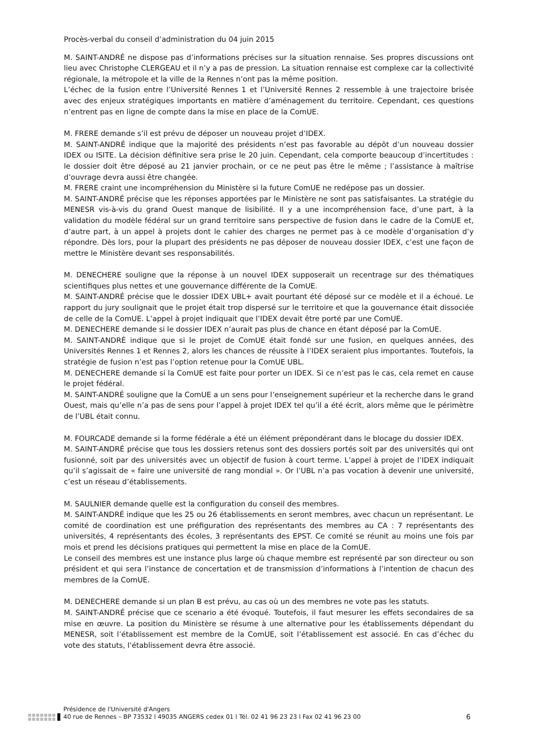Procès-verbal du conseil d’administration du 04 juin 2015
M. SAINT-ANDRÉ ne dispose pas d’informations précises sur la situation rennaise. Ses propres discussions ont lieu avec Christophe CLERGEAU et il n’y a pas de pression. La situation rennaise est complexe car la collectivité régionale, la métropole et la ville de la Rennes n’ont pas la même position.
L’échec de la fusion entre l’Université Rennes 1 et l’Université Rennes 2 ressemble à une trajectoire brisée avec des enjeux stratégiques importants en matière d’aménagement du territoire. Cependant, ces questions n’entrent pas en ligne de compte dans la mise en place de la ComUE.
M. FRERE demande s’il est prévu de déposer un nouveau projet d’IDEX.
M. SAINT-ANDRÉ indique que la majorité des présidents n’est pas favorable au dépôt d’un nouveau dossier IDEX ou ISITE. La décision définitive sera prise le 20 juin. Cependant, cela comporte beaucoup d’incertitudes : le dossier doit être déposé au 21 janvier prochain, or ce ne peut pas être le même ; l’assistance à maîtrise d’ouvrage devra aussi être changée.
M. FRERE craint une incompréhension du Ministère si la future ComUE ne redépose pas un dossier.
M. SAINT-ANDRÉ précise que les réponses apportées par le Ministère ne sont pas satisfaisantes. La stratégie du MENESR vis-à-vis du grand Ouest manque de lisibilité. Il y a une incompréhension face, d’une part, à la validation du modèle fédéral sur un grand territoire sans perspective de fusion dans le cadre de la ComUE et, d’autre part, à un appel à projets dont le cahier des charges ne permet pas à ce modèle d’organisation d’y répondre. Dès lors, pour la plupart des présidents ne pas déposer de nouveau dossier IDEX, c’est une façon de mettre le Ministère devant ses responsabilités.
M. DENECHERE souligne que la réponse à un nouvel IDEX supposerait un recentrage sur des thématiques scientifiques plus nettes et une gouvernance différente de la ComUE.
M. SAINT-ANDRÉ précise que le dossier IDEX UBL+ avait pourtant été déposé sur ce modèle et il a échoué. Le rapport du jury soulignait que le projet était trop dispersé sur le territoire et que la gouvernance était dissociée de celle de la ComUE. L’appel à projet indiquait que l’IDEX devait être porté par une ComUE.
M. DENECHERE demande si le dossier IDEX n’aurait pas plus de chance en étant déposé par la ComUE.
M. SAINT-ANDRÉ indique que si le projet de ComUE était fondé sur une fusion, en quelques années, des Universités Rennes 1 et Rennes 2, alors les chances de réussite à l’IDEX seraient plus importantes. Toutefois, la stratégie de fusion n’est pas l’option retenue pour la ComUE UBL.
M. DENECHERE demande si la ComUE est faite pour porter un IDEX. Si ce n’est pas le cas, cela remet en cause le projet fédéral.
M. SAINT-ANDRÉ souligne que la ComUE a un sens pour l’enseignement supérieur et la recherche dans le grand Ouest, mais qu’elle n’a pas de sens pour l’appel à projet IDEX tel qu’il a été écrit, alors même que le périmètre de l’UBL était connu.
M. FOURCADE demande si la forme fédérale a été un élément prépondérant dans le blocage du dossier IDEX.
M. SAINT-ANDRÉ précise que tous les dossiers retenus sont des dossiers portés soit par des universités qui ont fusionné, soit par des universités avec un objectif de fusion à court terme. L’appel à projet de l’IDEX indiquait qu’il s’agissait de « faire une université de rang mondial ». Or l’UBL n’a pas vocation à devenir une université, c’est un réseau d’établissements.
M. SAULNIER demande quelle est la configuration du conseil des membres.
M. SAINT-ANDRÉ indique que les 25 ou 26 établissements en seront membres, avec chacun un représentant. Le comité de coordination est une préfiguration des représentants des membres au CA : 7 représentants des universités, 4 représentants des écoles, 3 représentants des EPST. Ce comité se réunit au moins une fois par mois et prend les décisions pratiques qui permettent la mise en place de la ComUE.
Le conseil des membres est une instance plus large où chaque membre est représenté par son directeur ou son président et qui sera l’instance de concertation et de transmission d’informations à l’intention de chacun des membres de la ComUE.
M. DENECHERE demande si un plan B est prévu, au cas où un des membres ne vote pas les statuts.
M. SAINT-ANDRÉ précise que ce scenario a été évoqué. Toutefois, il faut mesurer les effets secondaires de sa mise en œuvre. La position du Ministère se résume à une alternative pour les établissements dépendant du MENESR, soit l’établissement est membre de la ComUE, soit l’établissement est associé. En cas d’échec du vote des statuts, l’établissement devra être associé.
Présidence de l'Université d'Angers
40 rue de Rennes – BP 73532 l 49035 ANGERS cedex 01 l Tél. 02 41 96 23 23 l Fax 02 41 96 23 00
6